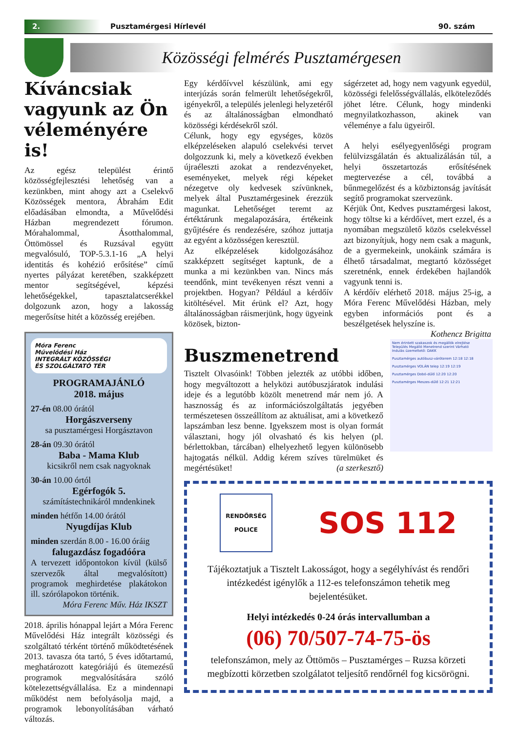2. Pusztamérgesi Hírlevél 90. szám
Közösségi felmérés Pusztamérgesen
Kíváncsiak vagyunk az Ön véleményére is!
Az egész települést érintő közösségfejlesztési lehetőség van a kezünkben, mint ahogy azt a Cselekvő Közösségek mentora, Ábrahám Edit előadásában elmondta, a Művelődési Házban megrendezett fórumon. Mórahalommal, Ásotthalommal, Öttömössel és Ruzsával együtt megvalósuló, TOP-5.3.1-16 „A helyi identitás és kohézió erősítése” című nyertes pályázat keretében, szakképzett mentor segítségével, képzési lehetőségekkel, tapasztalatcserékkel dolgozunk azon, hogy a lakosság megerősítse hitét a közösség erejében.
Móra Ferenc
Művelődési Ház
INTEGRÁLT KÖZÖSSÉGI
ÉS SZOLGÁLTATÓ TÉR
PROGRAMAJÁNLÓ
2018. május
27-én 08.00 órától
Horgászverseny
sa pusztamérgesi Horgásztavon
28-án 09.30 órától
Baba - Mama Klub
kicsikről nem csak nagyoknak
30-án 10.00 órtól
Egérfogók 5.
számítástechnikáról mndenkinek
minden hétfőn 14.00 órától
Nyugdíjas Klub
minden szerdán 8.00 - 16.00 óráig
falugazdász fogadóóra
A tervezett időpontokon kívül (külső szervezők által megvalósított) programok meghirdetése plakátokon ill. szórólapokon történik.
Móra Ferenc Műv. Ház IKSZT
2018. április hónappal lejárt a Móra Ferenc Művelődési Ház integrált közösségi és szolgáltató térként történő működtetésének 2013. tavasza óta tartó, 5 éves időtartamú, meghatározott kategóriájú és ütemezésű programok megvalósítására szóló kötelezettségvállalása. Ez a mindennapi működést nem befolyásolja majd, a programok lebonyolításában várható változás.
Egy kérdőívvel készülünk, ami egy interjúzás során felmerült lehetőségekről, igényekről, a település jelenlegi helyzetéről és az általánosságban elmondható közösségi kérdésekről szól.
Célunk, hogy egy egységes, közös elképzeléseken alapuló cselekvési tervet dolgozzunk ki, mely a következő években újraéleszti azokat a rendezvényeket, eseményeket, melyek régi képeket nézegetve oly kedvesek szívünknek, melyek által Pusztamérgesinek érezzük magunkat. Lehetőséget teremt az értéktárunk megalapozására, értékeink gyűjtésére és rendezésére, szóhoz juttatja az egyént a közösségen keresztül.
Az elképzelések kidolgozásához szakképzett segítséget kaptunk, de a munka a mi kezünkben van. Nincs más teendőnk, mint tevékenyen részt venni a projektben. Hogyan? Például a kérdőív kitöltésével. Mit érünk el? Azt, hogy általánosságban ráismerjünk, hogy ügyeink közösek, bizton-
ságérzetet ad, hogy nem vagyunk egyedül, közösségi felelősségvállalás, elköteleződés jöhet létre. Célunk, hogy mindenki megnyilatkozhasson, akinek van véleménye a falu ügyeiről.
A helyi esélyegyenlőségi program felülvizsgálatán és aktualizálásán túl, a helyi összetartozás erősítésének megtervezése a cél, továbbá a bűnmegelőzést és a közbiztonság javítását segítő programokat szervezünk.
Kérjük Önt, Kedves pusztamérgesi lakost, hogy töltse ki a kérdőívet, mert ezzel, és a nyomában megszülető közös cselekvéssel azt bizonyítjuk, hogy nem csak a magunk, de a gyermekeink, unokáink számára is élhető társadalmat, megtartó közösséget szeretnénk, ennek érdekében hajlandók vagyunk tenni is.
A kérdőív elérhető 2018. május 25-ig, a Móra Ferenc Művelődési Házban, mely egyben információs pont és a beszélgetések helyszíne is.
Kothencz Brigitta
Buszmenetrend
Tisztelt Olvasóink! Többen jelezték az utóbbi időben, hogy megváltozott a helyközi autóbuszjáratok indulási ideje és a legutóbb közölt menetrend már nem jó. A hasznosság és az információszolgáltatás jegyében természetesen összeállítom az aktuálisat, ami a következő lapszámban lesz benne. Igyekszem most is olyan formát választani, hogy jól olvasható és kis helyen (pl. bérlettokban, tárcában) elhelyezhető legyen különösebb hajtogatás nélkül. Addig kérem szíves türelmüket és megértésüket! (a szerkesztő)
Nem érintett szakaszok és megállók elrejtése
Település Megálló Menetrend szerint Várható
Indulás üzemeltető: DAKK
Pusztamérges autóbusz-váróterem 12:18 12:18
Pusztamérges VOLÁN telep 12:19 12:19
Pusztamérges Dobó-dűlő 12:20 12:20
Pusztamérges Meszes-dűlő 12:21 12:21
RENDŐRSÉG
POLICE SOS 112
Tájékoztatjuk a Tisztelt Lakosságot, hogy a segélyhívást és rendőri intézkedést igénylők a 112-es telefonszámon tehetik meg bejelentésüket.
Helyi intézkedés 0-24 órás intervallumban a
(06) 70/507-74-75-ös
telefonszámon, mely az Öttömös – Pusztamérges – Ruzsa körzeti megbízotti körzetben szolgálatot teljesítő rendőrnél fog kicsörögni.